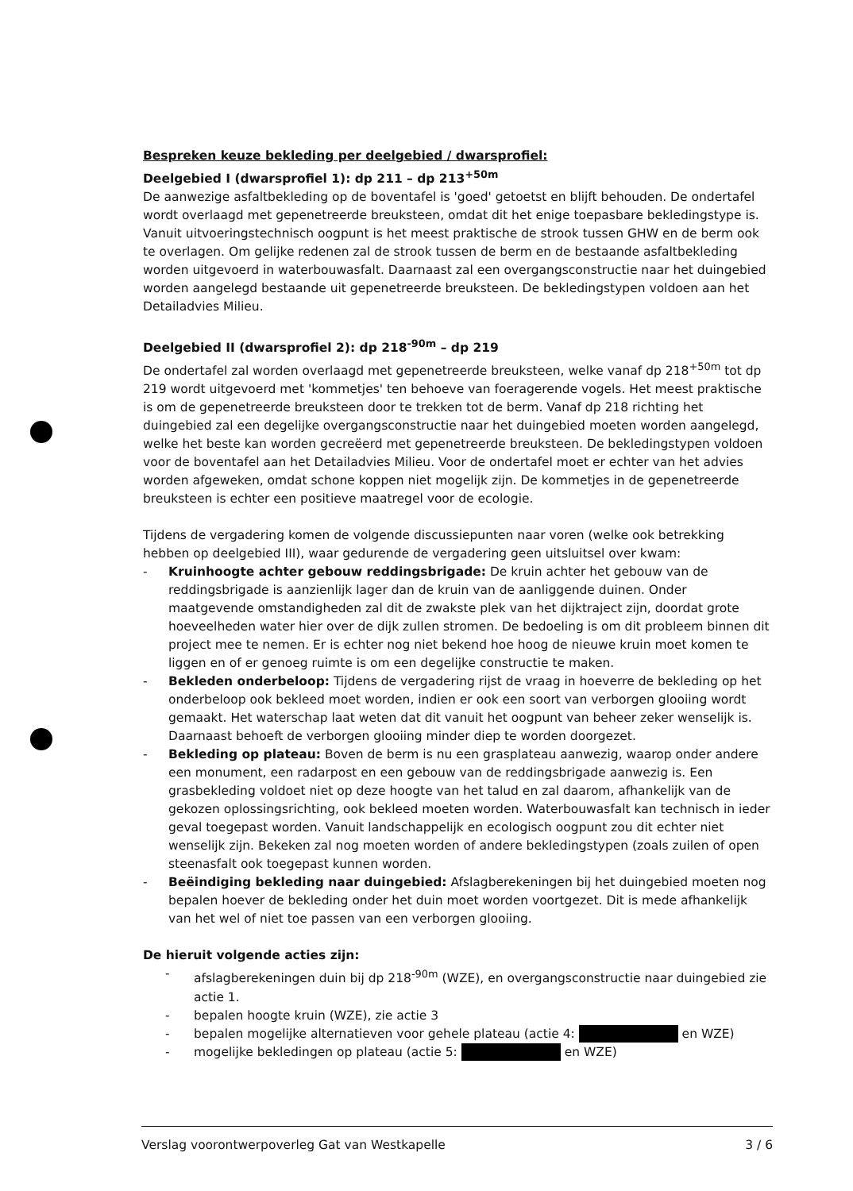Bespreken keuze bekleding per deelgebied / dwarsprofiel:
Deelgebied I (dwarsprofiel 1): dp 211 – dp 213<sup>+50m</sup>
De aanwezige asfaltbekleding op de boventafel is 'goed' getoetst en blijft behouden. De ondertafel wordt overlaagd met gepenetreerde breuksteen, omdat dit het enige toepasbare bekledingstype is. Vanuit uitvoeringstechnisch oogpunt is het meest praktische de strook tussen GHW en de berm ook te overlagen. Om gelijke redenen zal de strook tussen de berm en de bestaande asfaltbekleding worden uitgevoerd in waterbouwasfalt. Daarnaast zal een overgangsconstructie naar het duingebied worden aangelegd bestaande uit gepenetreerde breuksteen. De bekledingstypen voldoen aan het Detailadvies Milieu.
Deelgebied II (dwarsprofiel 2): dp 218<sup>-90m</sup> – dp 219
De ondertafel zal worden overlaagd met gepenetreerde breuksteen, welke vanaf dp 218<sup>+50m</sup> tot dp 219 wordt uitgevoerd met 'kommetjes' ten behoeve van foeragerende vogels. Het meest praktische is om de gepenetreerde breuksteen door te trekken tot de berm. Vanaf dp 218 richting het duingebied zal een degelijke overgangsconstructie naar het duingebied moeten worden aangelegd, welke het beste kan worden gecreëerd met gepenetreerde breuksteen. De bekledingstypen voldoen voor de boventafel aan het Detailadvies Milieu. Voor de ondertafel moet er echter van het advies worden afgeweken, omdat schone koppen niet mogelijk zijn. De kommetjes in de gepenetreerde breuksteen is echter een positieve maatregel voor de ecologie.
Tijdens de vergadering komen de volgende discussiepunten naar voren (welke ook betrekking hebben op deelgebied III), waar gedurende de vergadering geen uitsluitsel over kwam:
- Kruinhoogte achter gebouw reddingsbrigade: De kruin achter het gebouw van de reddingsbrigade is aanzienlijk lager dan de kruin van de aanliggende duinen. Onder maatgevende omstandigheden zal dit de zwakste plek van het dijktraject zijn, doordat grote hoeveelheden water hier over de dijk zullen stromen. De bedoeling is om dit probleem binnen dit project mee te nemen. Er is echter nog niet bekend hoe hoog de nieuwe kruin moet komen te liggen en of er genoeg ruimte is om een degelijke constructie te maken.
- Bekleden onderbeloop: Tijdens de vergadering rijst de vraag in hoeverre de bekleding op het onderbeloop ook bekleed moet worden, indien er ook een soort van verborgen glooiing wordt gemaakt. Het waterschap laat weten dat dit vanuit het oogpunt van beheer zeker wenselijk is. Daarnaast behoeft de verborgen glooiing minder diep te worden doorgezet.
- Bekleding op plateau: Boven de berm is nu een grasplateau aanwezig, waarop onder andere een monument, een radarpost en een gebouw van de reddingsbrigade aanwezig is. Een grasbekleding voldoet niet op deze hoogte van het talud en zal daarom, afhankelijk van de gekozen oplossingsrichting, ook bekleed moeten worden. Waterbouwasfalt kan technisch in ieder geval toegepast worden. Vanuit landschappelijk en ecologisch oogpunt zou dit echter niet wenselijk zijn. Bekeken zal nog moeten worden of andere bekledingstypen (zoals zuilen of open steenasfalt ook toegepast kunnen worden.
- Beëindiging bekleding naar duingebied: Afslagberekeningen bij het duingebied moeten nog bepalen hoever de bekleding onder het duin moet worden voortgezet. Dit is mede afhankelijk van het wel of niet toe passen van een verborgen glooiing.
De hieruit volgende acties zijn:
- afslagberekeningen duin bij dp 218<sup>-90m</sup> (WZE), en overgangsconstructie naar duingebied zie actie 1.
- bepalen hoogte kruin (WZE), zie actie 3
- bepalen mogelijke alternatieven voor gehele plateau (actie 4: en WZE)
- mogelijke bekledingen op plateau (actie 5: en WZE)
Verslag voorontwerpoverleg Gat van Westkapelle 3 / 6